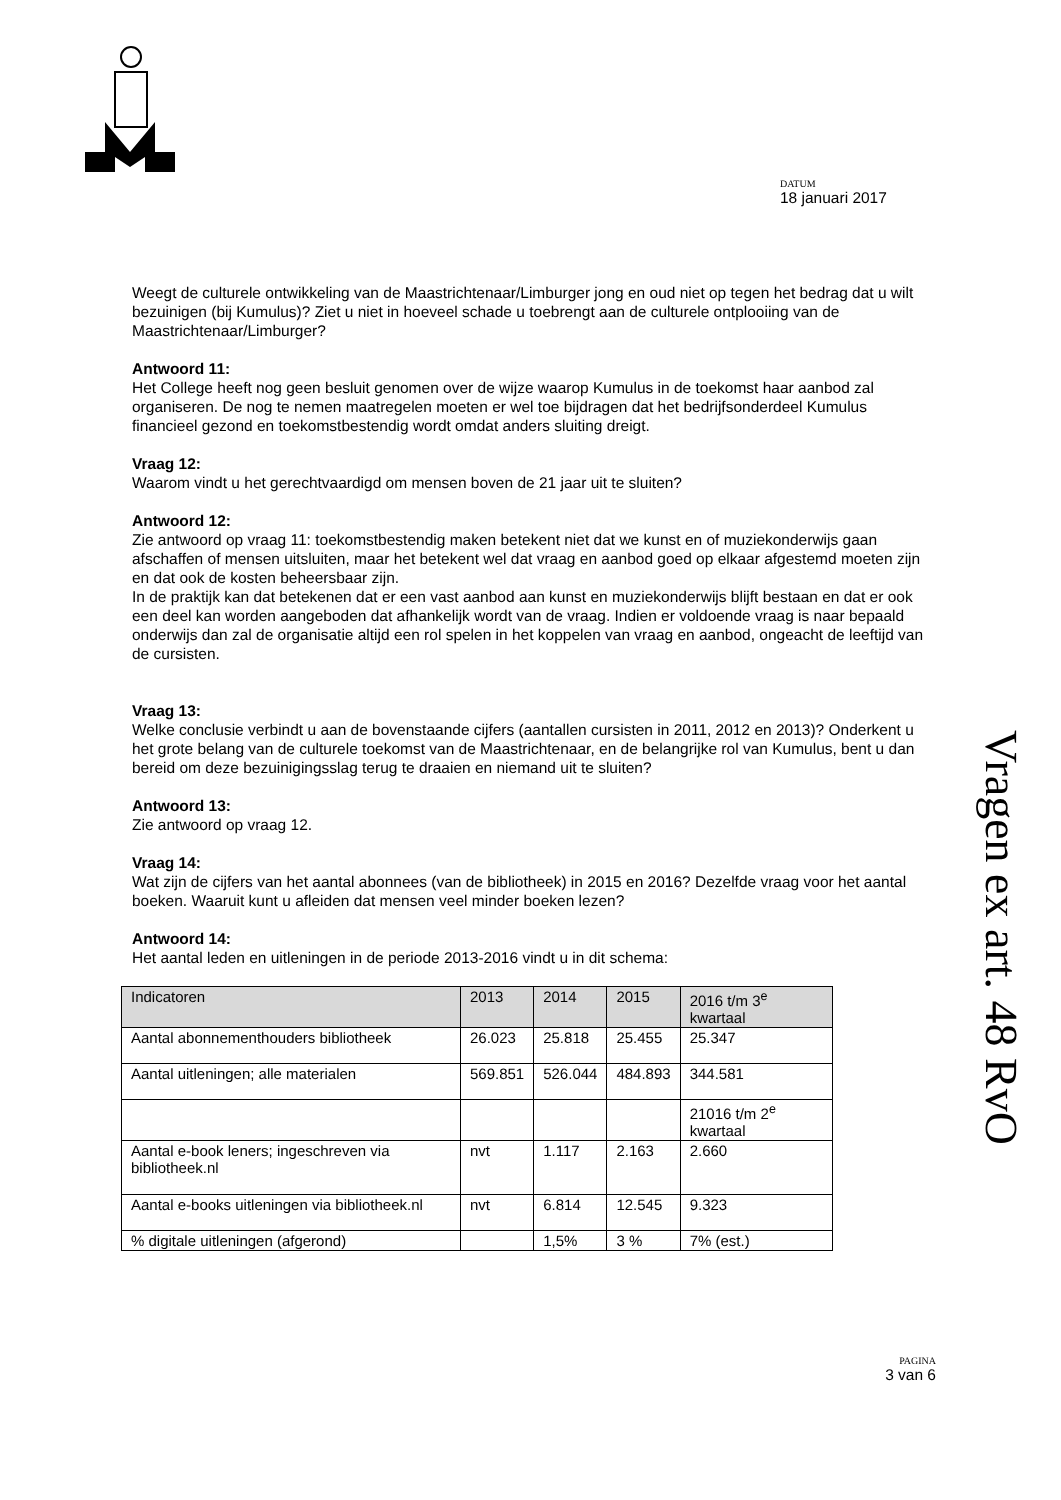DATUM
18 januari 2017
Weegt de culturele ontwikkeling van de Maastrichtenaar/Limburger jong en oud niet op tegen het bedrag dat u wilt bezuinigen (bij Kumulus)? Ziet u niet in hoeveel schade u toebrengt aan de culturele ontplooiing van de Maastrichtenaar/Limburger?
Antwoord 11:
Het College heeft nog geen besluit genomen over de wijze waarop Kumulus in de toekomst haar aanbod zal organiseren. De nog te nemen maatregelen moeten er wel toe bijdragen dat het bedrijfsonderdeel Kumulus financieel gezond en toekomstbestendig wordt omdat anders sluiting dreigt.
Vraag 12:
Waarom vindt u het gerechtvaardigd om mensen boven de 21 jaar uit te sluiten?
Antwoord 12:
Zie antwoord op vraag 11: toekomstbestendig maken betekent niet dat we kunst en of muziekonderwijs gaan afschaffen of mensen uitsluiten, maar het betekent wel dat vraag en aanbod goed op elkaar afgestemd moeten zijn en dat ook de kosten beheersbaar zijn.
In de praktijk kan dat betekenen dat er een vast aanbod aan kunst en muziekonderwijs blijft bestaan en dat er ook een deel kan worden aangeboden dat afhankelijk wordt van de vraag. Indien er voldoende vraag is naar bepaald onderwijs dan zal de organisatie altijd een rol spelen in het koppelen van vraag en aanbod, ongeacht de leeftijd van de cursisten.
Vraag 13:
Welke conclusie verbindt u aan de bovenstaande cijfers (aantallen cursisten in 2011, 2012 en 2013)? Onderkent u het grote belang van de culturele toekomst van de Maastrichtenaar, en de belangrijke rol van Kumulus, bent u dan bereid om deze bezuinigingsslag terug te draaien en niemand uit te sluiten?
Antwoord 13:
Zie antwoord op vraag 12.
Vraag 14:
Wat zijn de cijfers van het aantal abonnees (van de bibliotheek) in 2015 en 2016? Dezelfde vraag voor het aantal boeken. Waaruit kunt u afleiden dat mensen veel minder boeken lezen?
Antwoord 14:
Het aantal leden en uitleningen in de periode 2013-2016 vindt u in dit schema:
| Indicatoren | 2013 | 2014 | 2015 | 2016 t/m 3<sup>e</sup> kwartaal |
| --- | --- | --- | --- | --- |
| Aantal abonnementhouders bibliotheek | 26.023 | 25.818 | 25.455 | 25.347 |
| Aantal uitleningen; alle materialen | 569.851 | 526.044 | 484.893 | 344.581 |
| | | | | 21016 t/m 2<sup>e</sup> kwartaal |
| Aantal e-book leners; ingeschreven via bibliotheek.nl | nvt | 1.117 | 2.163 | 2.660 |
| Aantal e-books uitleningen via bibliotheek.nl | nvt | 6.814 | 12.545 | 9.323 |
| % digitale uitleningen (afgerond) | | 1,5% | 3 % | 7% (est.) |
Vragen ex art. 48 RvO
PAGINA
3 van 6